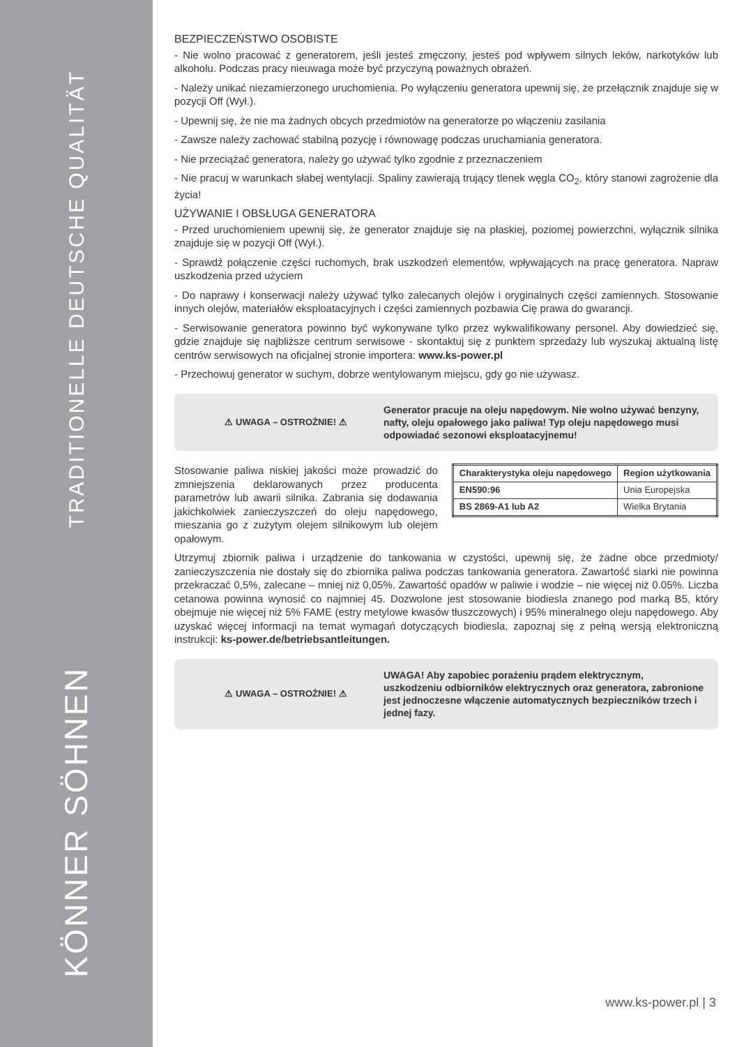TRADITIONELLE DEUTSCHE QUALITÄT
KÖNNER SÖHNEN
BEZPIECZEŃSTWO OSOBISTE
- Nie wolno pracować z generatorem, jeśli jesteś zmęczony, jesteś pod wpływem silnych leków, narkotyków lub alkoholu. Podczas pracy nieuwaga może być przyczyną poważnych obrażeń.
- Należy unikać niezamierzonego uruchomienia. Po wyłączeniu generatora upewnij się, że przełącznik znajduje się w pozycji Off (Wył.).
- Upewnij się, że nie ma żadnych obcych przedmiotów na generatorze po włączeniu zasilania
- Zawsze należy zachować stabilną pozycję i równowagę podczas uruchamiania generatora.
- Nie przeciążać generatora, należy go używać tylko zgodnie z przeznaczeniem
- Nie pracuj w warunkach słabej wentylacji. Spaliny zawierają trujący tlenek węgla CO<sub>2</sub>, który stanowi zagrożenie dla życia!
UŻYWANIE I OBSŁUGA GENERATORA
- Przed uruchomieniem upewnij się, że generator znajduje się na płaskiej, poziomej powierzchni, wyłącznik silnika znajduje się w pozycji Off (Wył.).
- Sprawdź połączenie części ruchomych, brak uszkodzeń elementów, wpływających na pracę generatora. Napraw uszkodzenia przed użyciem
- Do naprawy i konserwacji należy używać tylko zalecanych olejów i oryginalnych części zamiennych. Stosowanie innych olejów, materiałów eksploatacyjnych i części zamiennych pozbawia Cię prawa do gwarancji.
- Serwisowanie generatora powinno być wykonywane tylko przez wykwalifikowany personel. Aby dowiedzieć się, gdzie znajduje się najbliższe centrum serwisowe - skontaktuj się z punktem sprzedaży lub wyszukaj aktualną listę centrów serwisowych na oficjalnej stronie importera: www.ks-power.pl
- Przechowuj generator w suchym, dobrze wentylowanym miejscu, gdy go nie używasz.
⚠ UWAGA – OSTROŻNIE! ⚠
Generator pracuje na oleju napędowym. Nie wolno używać benzyny, nafty, oleju opałowego jako paliwa! Typ oleju napędowego musi odpowiadać sezonowi eksploatacyjnemu!
Stosowanie paliwa niskiej jakości może prowadzić do zmniejszenia deklarowanych przez producenta parametrów lub awarii silnika. Zabrania się dodawania jakichkolwiek zanieczyszczeń do oleju napędowego, mieszania go z zużytym olejem silnikowym lub olejem opałowym.
| Charakterystyka oleju napędowego | Region użytkowania |
| --- | --- |
| EN590:96 | Unia Europejska |
| BS 2869-A1 lub A2 | Wielka Brytania |
Utrzymuj zbiornik paliwa i urządzenie do tankowania w czystości, upewnij się, że żadne obce przedmioty/ zanieczyszczenia nie dostały się do zbiornika paliwa podczas tankowania generatora. Zawartość siarki nie powinna przekraczać 0,5%, zalecane – mniej niż 0,05%. Zawartość opadów w paliwie i wodzie – nie więcej niż 0.05%. Liczba cetanowa powinna wynosić co najmniej 45. Dozwolone jest stosowanie biodiesla znanego pod marką B5, który obejmuje nie więcej niż 5% FAME (estry metylowe kwasów tłuszczowych) i 95% mineralnego oleju napędowego. Aby uzyskać więcej informacji na temat wymagań dotyczących biodiesla, zapoznaj się z pełną wersją elektroniczną instrukcji: ks-power.de/betriebsantleitungen.
⚠ UWAGA – OSTROŻNIE! ⚠
UWAGA! Aby zapobiec porażeniu prądem elektrycznym, uszkodzeniu odbiorników elektrycznych oraz generatora, zabronione jest jednoczesne włączenie automatycznych bezpieczników trzech i jednej fazy.
www.ks-power.pl | 3